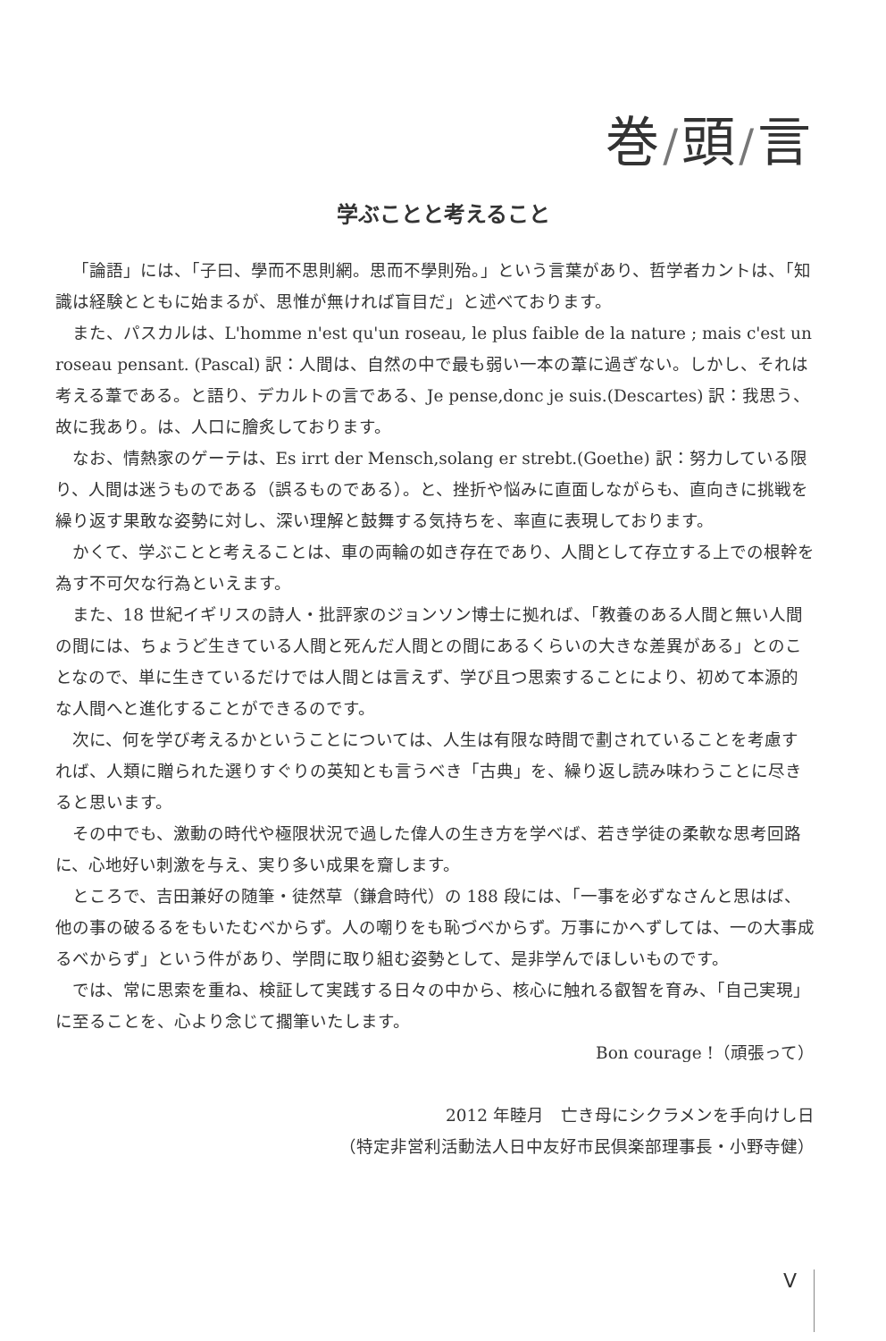巻/頭/言
学ぶことと考えること
「論語」には、「子曰、學而不思則網。思而不學則殆。」という言葉があり、哲学者カントは、「知識は経験とともに始まるが、思惟が無ければ盲目だ」と述べております。
また、パスカルは、L'homme n'est qu'un roseau, le plus faible de la nature ; mais c'est un roseau pensant. (Pascal) 訳：人間は、自然の中で最も弱い一本の葦に過ぎない。しかし、それは考える葦である。と語り、デカルトの言である、Je pense,donc je suis.(Descartes) 訳：我思う、故に我あり。は、人口に膾炙しております。
なお、情熱家のゲーテは、Es irrt der Mensch,solang er strebt.(Goethe) 訳：努力している限り、人間は迷うものである（誤るものである）。と、挫折や悩みに直面しながらも、直向きに挑戦を繰り返す果敢な姿勢に対し、深い理解と鼓舞する気持ちを、率直に表現しております。
かくて、学ぶことと考えることは、車の両輪の如き存在であり、人間として存立する上での根幹を為す不可欠な行為といえます。
また、18 世紀イギリスの詩人・批評家のジョンソン博士に拠れば、「教養のある人間と無い人間の間には、ちょうど生きている人間と死んだ人間との間にあるくらいの大きな差異がある」とのことなので、単に生きているだけでは人間とは言えず、学び且つ思索することにより、初めて本源的な人間へと進化することができるのです。
次に、何を学び考えるかということについては、人生は有限な時間で劃されていることを考慮すれば、人類に贈られた選りすぐりの英知とも言うべき「古典」を、繰り返し読み味わうことに尽きると思います。
その中でも、激動の時代や極限状況で過した偉人の生き方を学べば、若き学徒の柔軟な思考回路に、心地好い刺激を与え、実り多い成果を齎します。
ところで、吉田兼好の随筆・徒然草（鎌倉時代）の 188 段には、「一事を必ずなさんと思はば、他の事の破るるをもいたむべからず。人の嘲りをも恥づべからず。万事にかへずしては、一の大事成るべからず」という件があり、学問に取り組む姿勢として、是非学んでほしいものです。
では、常に思索を重ね、検証して実践する日々の中から、核心に触れる叡智を育み、「自己実現」に至ることを、心より念じて擱筆いたします。
Bon courage !（頑張って）
2012 年睦月　亡き母にシクラメンを手向けし日
（特定非営利活動法人日中友好市民倶楽部理事長・小野寺健）
V